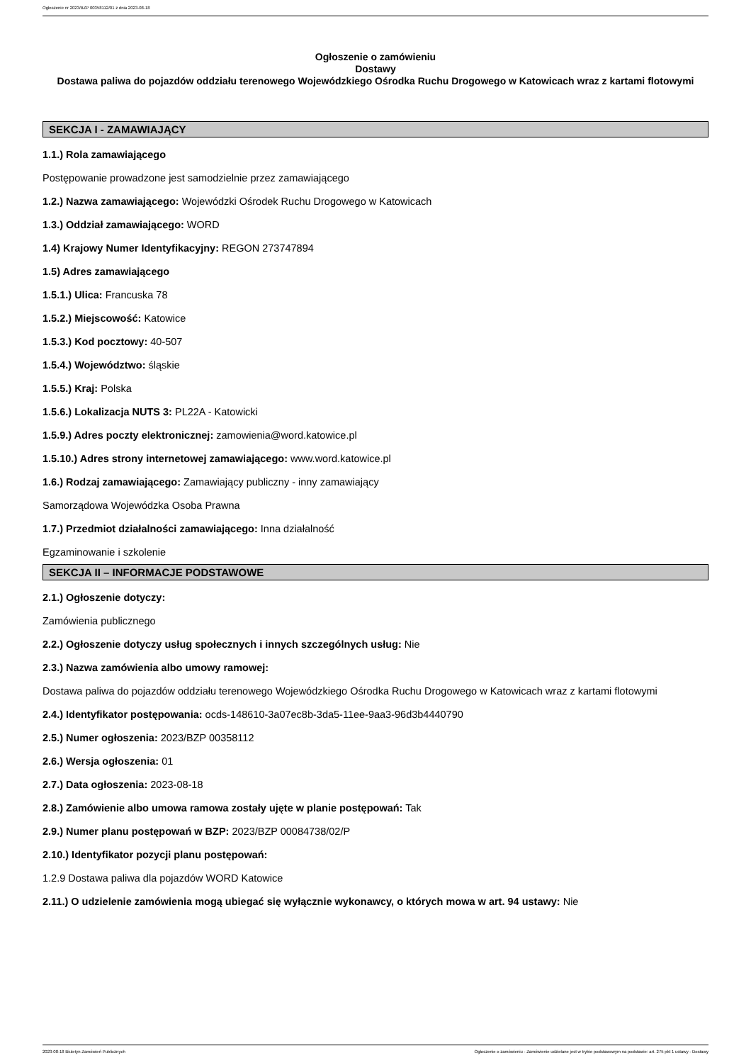Ogłoszenie nr 2023/BZP 00358112/01 z dnia 2023-08-18
Ogłoszenie o zamówieniu
Dostawy
Dostawa paliwa do pojazdów oddziału terenowego Wojewódzkiego Ośrodka Ruchu Drogowego w Katowicach wraz z kartami flotowymi
SEKCJA I - ZAMAWIAJĄCY
1.1.) Rola zamawiającego
Postępowanie prowadzone jest samodzielnie przez zamawiającego
1.2.) Nazwa zamawiającego: Wojewódzki Ośrodek Ruchu Drogowego w Katowicach
1.3.) Oddział zamawiającego: WORD
1.4) Krajowy Numer Identyfikacyjny: REGON 273747894
1.5) Adres zamawiającego
1.5.1.) Ulica: Francuska 78
1.5.2.) Miejscowość: Katowice
1.5.3.) Kod pocztowy: 40-507
1.5.4.) Województwo: śląskie
1.5.5.) Kraj: Polska
1.5.6.) Lokalizacja NUTS 3: PL22A - Katowicki
1.5.9.) Adres poczty elektronicznej: zamowienia@word.katowice.pl
1.5.10.) Adres strony internetowej zamawiającego: www.word.katowice.pl
1.6.) Rodzaj zamawiającego: Zamawiający publiczny - inny zamawiający
Samorządowa Wojewódzka Osoba Prawna
1.7.) Przedmiot działalności zamawiającego: Inna działalność
Egzaminowanie i szkolenie
SEKCJA II – INFORMACJE PODSTAWOWE
2.1.) Ogłoszenie dotyczy:
Zamówienia publicznego
2.2.) Ogłoszenie dotyczy usług społecznych i innych szczególnych usług: Nie
2.3.) Nazwa zamówienia albo umowy ramowej:
Dostawa paliwa do pojazdów oddziału terenowego Wojewódzkiego Ośrodka Ruchu Drogowego w Katowicach wraz z kartami flotowymi
2.4.) Identyfikator postępowania: ocds-148610-3a07ec8b-3da5-11ee-9aa3-96d3b4440790
2.5.) Numer ogłoszenia: 2023/BZP 00358112
2.6.) Wersja ogłoszenia: 01
2.7.) Data ogłoszenia: 2023-08-18
2.8.) Zamówienie albo umowa ramowa zostały ujęte w planie postępowań: Tak
2.9.) Numer planu postępowań w BZP: 2023/BZP 00084738/02/P
2.10.) Identyfikator pozycji planu postępowań:
1.2.9 Dostawa paliwa dla pojazdów WORD Katowice
2.11.) O udzielenie zamówienia mogą ubiegać się wyłącznie wykonawcy, o których mowa w art. 94 ustawy: Nie
2023-08-18 Biuletyn Zamówień Publicznych Ogłoszenie o zamówieniu - Zamówienie udzielane jest w trybie podstawowym na podstawie: art. 275 pkt 1 ustawy - Dostawy